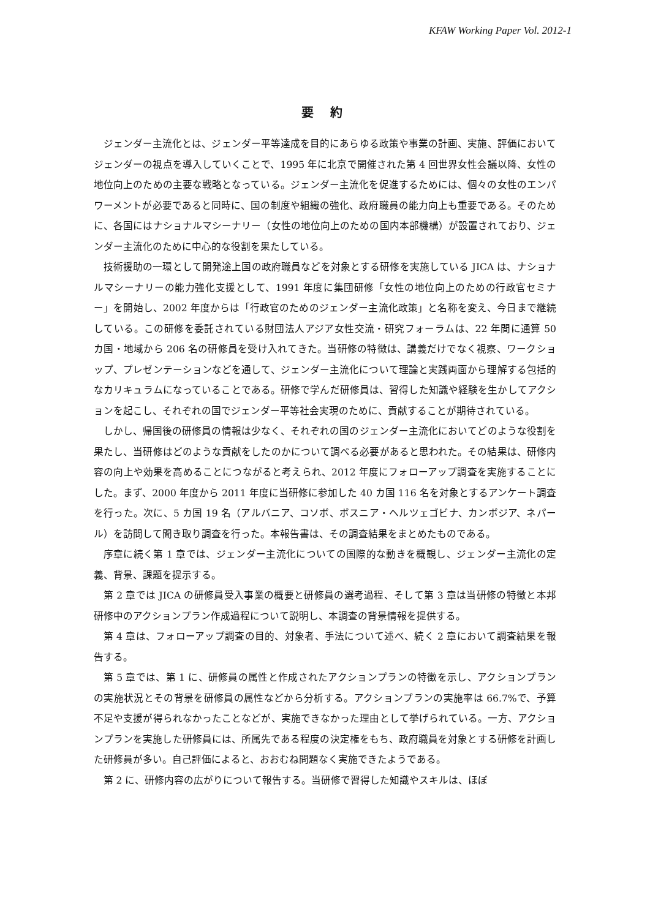KFAW Working Paper Vol. 2012-1
要 約
ジェンダー主流化とは、ジェンダー平等達成を目的にあらゆる政策や事業の計画、実施、評価においてジェンダーの視点を導入していくことで、1995 年に北京で開催された第 4 回世界女性会議以降、女性の地位向上のための主要な戦略となっている。ジェンダー主流化を促進するためには、個々の女性のエンパワーメントが必要であると同時に、国の制度や組織の強化、政府職員の能力向上も重要である。そのために、各国にはナショナルマシーナリー（女性の地位向上のための国内本部機構）が設置されており、ジェンダー主流化のために中心的な役割を果たしている。
技術援助の一環として開発途上国の政府職員などを対象とする研修を実施している JICA は、ナショナルマシーナリーの能力強化支援として、1991 年度に集団研修「女性の地位向上のための行政官セミナー」を開始し、2002 年度からは「行政官のためのジェンダー主流化政策」と名称を変え、今日まで継続している。この研修を委託されている財団法人アジア女性交流・研究フォーラムは、22 年間に通算 50 カ国・地域から 206 名の研修員を受け入れてきた。当研修の特徴は、講義だけでなく視察、ワークショップ、プレゼンテーションなどを通して、ジェンダー主流化について理論と実践両面から理解する包括的なカリキュラムになっていることである。研修で学んだ研修員は、習得した知識や経験を生かしてアクションを起こし、それぞれの国でジェンダー平等社会実現のために、貢献することが期待されている。
しかし、帰国後の研修員の情報は少なく、それぞれの国のジェンダー主流化においてどのような役割を果たし、当研修はどのような貢献をしたのかについて調べる必要があると思われた。その結果は、研修内容の向上や効果を高めることにつながると考えられ、2012 年度にフォローアップ調査を実施することにした。まず、2000 年度から 2011 年度に当研修に参加した 40 カ国 116 名を対象とするアンケート調査を行った。次に、5 カ国 19 名（アルバニア、コソボ、ボスニア・ヘルツェゴビナ、カンボジア、ネパール）を訪問して聞き取り調査を行った。本報告書は、その調査結果をまとめたものである。
序章に続く第 1 章では、ジェンダー主流化についての国際的な動きを概観し、ジェンダー主流化の定義、背景、課題を提示する。
第 2 章では JICA の研修員受入事業の概要と研修員の選考過程、そして第 3 章は当研修の特徴と本邦研修中のアクションプラン作成過程について説明し、本調査の背景情報を提供する。
第 4 章は、フォローアップ調査の目的、対象者、手法について述べ、続く 2 章において調査結果を報告する。
第 5 章では、第 1 に、研修員の属性と作成されたアクションプランの特徴を示し、アクションプランの実施状況とその背景を研修員の属性などから分析する。アクションプランの実施率は 66.7%で、予算不足や支援が得られなかったことなどが、実施できなかった理由として挙げられている。一方、アクションプランを実施した研修員には、所属先である程度の決定権をもち、政府職員を対象とする研修を計画した研修員が多い。自己評価によると、おおむね問題なく実施できたようである。
第 2 に、研修内容の広がりについて報告する。当研修で習得した知識やスキルは、ほぼ